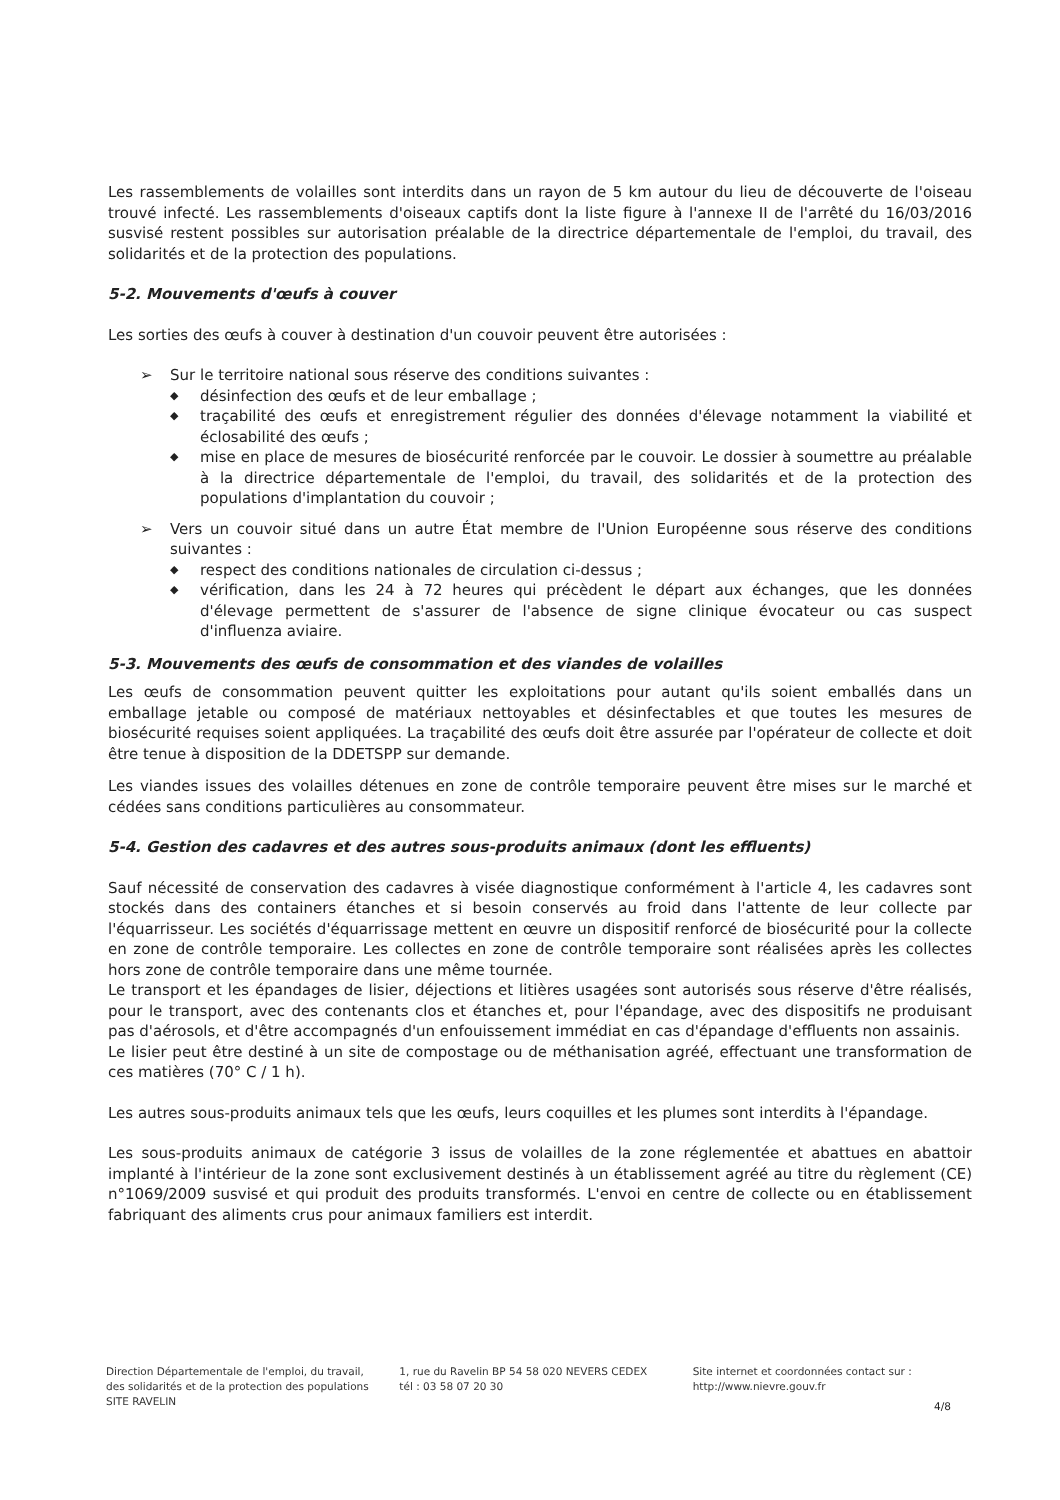Les rassemblements de volailles sont interdits dans un rayon de 5 km autour du lieu de découverte de l'oiseau trouvé infecté. Les rassemblements d'oiseaux captifs dont la liste figure à l'annexe II de l'arrêté du 16/03/2016 susvisé restent possibles sur autorisation préalable de la directrice départementale de l'emploi, du travail, des solidarités et de la protection des populations.
5-2. Mouvements d'œufs à couver
Les sorties des œufs à couver à destination d'un couvoir peuvent être autorisées :
➢ Sur le territoire national sous réserve des conditions suivantes :
◆ désinfection des œufs et de leur emballage ;
◆ traçabilité des œufs et enregistrement régulier des données d'élevage notamment la viabilité et éclosabilité des œufs ;
◆ mise en place de mesures de biosécurité renforcée par le couvoir. Le dossier à soumettre au préalable à la directrice départementale de l'emploi, du travail, des solidarités et de la protection des populations d'implantation du couvoir ;
➢ Vers un couvoir situé dans un autre État membre de l'Union Européenne sous réserve des conditions suivantes :
◆ respect des conditions nationales de circulation ci-dessus ;
◆ vérification, dans les 24 à 72 heures qui précèdent le départ aux échanges, que les données d'élevage permettent de s'assurer de l'absence de signe clinique évocateur ou cas suspect d'influenza aviaire.
5-3. Mouvements des œufs de consommation et des viandes de volailles
Les œufs de consommation peuvent quitter les exploitations pour autant qu'ils soient emballés dans un emballage jetable ou composé de matériaux nettoyables et désinfectables et que toutes les mesures de biosécurité requises soient appliquées. La traçabilité des œufs doit être assurée par l'opérateur de collecte et doit être tenue à disposition de la DDETSPP sur demande.
Les viandes issues des volailles détenues en zone de contrôle temporaire peuvent être mises sur le marché et cédées sans conditions particulières au consommateur.
5-4. Gestion des cadavres et des autres sous-produits animaux (dont les effluents)
Sauf nécessité de conservation des cadavres à visée diagnostique conformément à l'article 4, les cadavres sont stockés dans des containers étanches et si besoin conservés au froid dans l'attente de leur collecte par l'équarrisseur. Les sociétés d'équarrissage mettent en œuvre un dispositif renforcé de biosécurité pour la collecte en zone de contrôle temporaire. Les collectes en zone de contrôle temporaire sont réalisées après les collectes hors zone de contrôle temporaire dans une même tournée.
Le transport et les épandages de lisier, déjections et litières usagées sont autorisés sous réserve d'être réalisés, pour le transport, avec des contenants clos et étanches et, pour l'épandage, avec des dispositifs ne produisant pas d'aérosols, et d'être accompagnés d'un enfouissement immédiat en cas d'épandage d'effluents non assainis.
Le lisier peut être destiné à un site de compostage ou de méthanisation agréé, effectuant une transformation de ces matières (70° C / 1 h).
Les autres sous-produits animaux tels que les œufs, leurs coquilles et les plumes sont interdits à l'épandage.
Les sous-produits animaux de catégorie 3 issus de volailles de la zone réglementée et abattues en abattoir implanté à l'intérieur de la zone sont exclusivement destinés à un établissement agréé au titre du règlement (CE) n°1069/2009 susvisé et qui produit des produits transformés. L'envoi en centre de collecte ou en établissement fabriquant des aliments crus pour animaux familiers est interdit.
Direction Départementale de l'emploi, du travail, des solidarités et de la protection des populations
SITE RAVELIN
1, rue du Ravelin BP 54 58 020 NEVERS CEDEX
tél : 03 58 07 20 30
Site internet et coordonnées contact sur :
http://www.nievre.gouv.fr
4/8